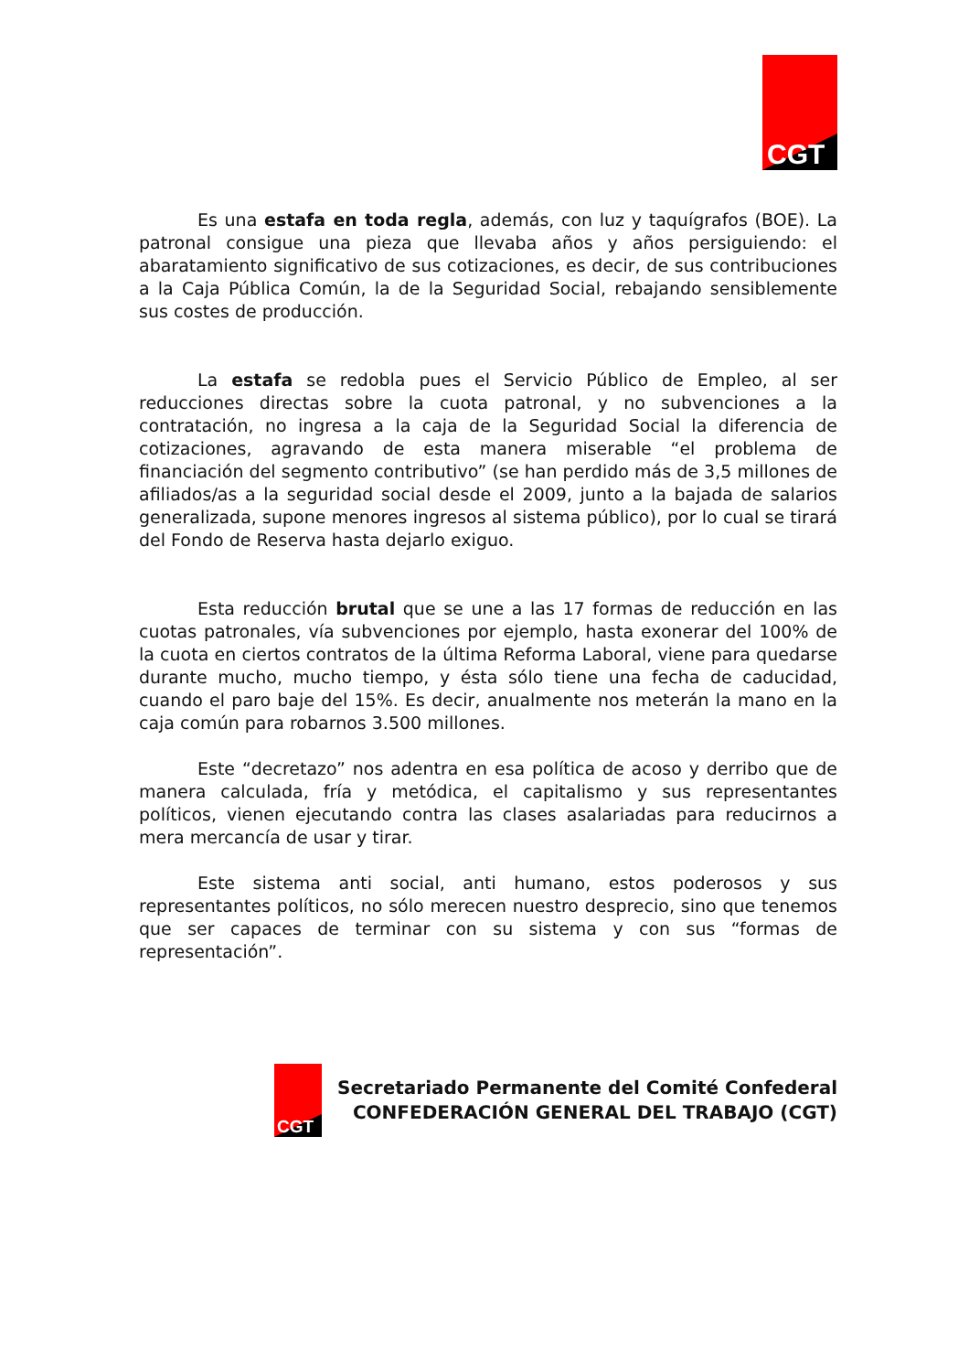CGT
Es una estafa en toda regla, además, con luz y taquígrafos (BOE). La patronal consigue una pieza que llevaba años y años persiguiendo: el abaratamiento significativo de sus cotizaciones, es decir, de sus contribuciones a la Caja Pública Común, la de la Seguridad Social, rebajando sensiblemente sus costes de producción.
La estafa se redobla pues el Servicio Público de Empleo, al ser reducciones directas sobre la cuota patronal, y no subvenciones a la contratación, no ingresa a la caja de la Seguridad Social la diferencia de cotizaciones, agravando de esta manera miserable “el problema de financiación del segmento contributivo” (se han perdido más de 3,5 millones de afiliados/as a la seguridad social desde el 2009, junto a la bajada de salarios generalizada, supone menores ingresos al sistema público), por lo cual se tirará del Fondo de Reserva hasta dejarlo exiguo.
Esta reducción brutal que se une a las 17 formas de reducción en las cuotas patronales, vía subvenciones por ejemplo, hasta exonerar del 100% de la cuota en ciertos contratos de la última Reforma Laboral, viene para quedarse durante mucho, mucho tiempo, y ésta sólo tiene una fecha de caducidad, cuando el paro baje del 15%. Es decir, anualmente nos meterán la mano en la caja común para robarnos 3.500 millones.
Este “decretazo” nos adentra en esa política de acoso y derribo que de manera calculada, fría y metódica, el capitalismo y sus representantes políticos, vienen ejecutando contra las clases asalariadas para reducirnos a mera mercancía de usar y tirar.
Este sistema anti social, anti humano, estos poderosos y sus representantes políticos, no sólo merecen nuestro desprecio, sino que tenemos que ser capaces de terminar con su sistema y con sus “formas de representación”.
CGT
Secretariado Permanente del Comité Confederal
CONFEDERACIÓN GENERAL DEL TRABAJO (CGT)